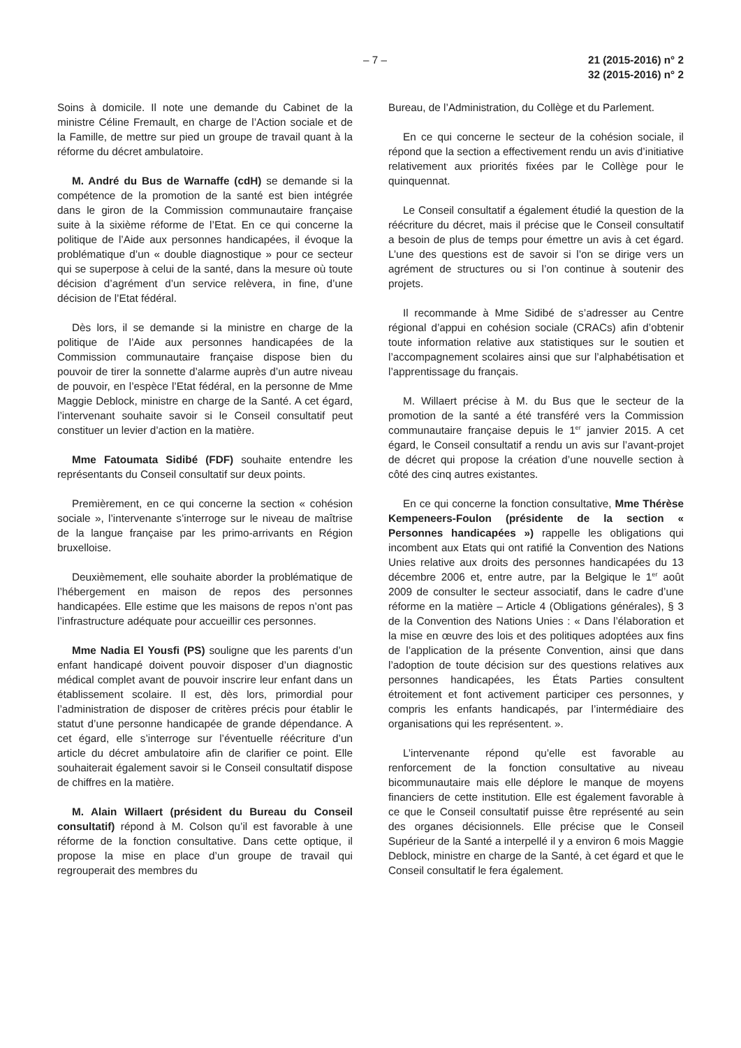– 7 – 21 (2015-2016) n° 2
32 (2015-2016) n° 2
Soins à domicile. Il note une demande du Cabinet de la ministre Céline Fremault, en charge de l’Action sociale et de la Famille, de mettre sur pied un groupe de travail quant à la réforme du décret ambulatoire.
M. André du Bus de Warnaffe (cdH) se demande si la compétence de la promotion de la santé est bien intégrée dans le giron de la Commission communautaire française suite à la sixième réforme de l’Etat. En ce qui concerne la politique de l’Aide aux personnes handicapées, il évoque la problématique d’un « double diagnostique » pour ce secteur qui se superpose à celui de la santé, dans la mesure où toute décision d’agrément d’un service relèvera, in fine, d’une décision de l’Etat fédéral.
Dès lors, il se demande si la ministre en charge de la politique de l’Aide aux personnes handicapées de la Commission communautaire française dispose bien du pouvoir de tirer la sonnette d’alarme auprès d’un autre niveau de pouvoir, en l’espèce l’Etat fédéral, en la personne de Mme Maggie Deblock, ministre en charge de la Santé. A cet égard, l’intervenant souhaite savoir si le Conseil consultatif peut constituer un levier d’action en la matière.
Mme Fatoumata Sidibé (FDF) souhaite entendre les représentants du Conseil consultatif sur deux points.
Premièrement, en ce qui concerne la section « cohésion sociale », l’intervenante s’interroge sur le niveau de maîtrise de la langue française par les primo-arrivants en Région bruxelloise.
Deuxièmement, elle souhaite aborder la problématique de l’hébergement en maison de repos des personnes handicapées. Elle estime que les maisons de repos n’ont pas l’infrastructure adéquate pour accueillir ces personnes.
Mme Nadia El Yousfi (PS) souligne que les parents d’un enfant handicapé doivent pouvoir disposer d’un diagnostic médical complet avant de pouvoir inscrire leur enfant dans un établissement scolaire. Il est, dès lors, primordial pour l’administration de disposer de critères précis pour établir le statut d’une personne handicapée de grande dépendance. A cet égard, elle s’interroge sur l’éventuelle réécriture d’un article du décret ambulatoire afin de clarifier ce point. Elle souhaiterait également savoir si le Conseil consultatif dispose de chiffres en la matière.
M. Alain Willaert (président du Bureau du Conseil consultatif) répond à M. Colson qu’il est favorable à une réforme de la fonction consultative. Dans cette optique, il propose la mise en place d’un groupe de travail qui regrouperait des membres du
Bureau, de l’Administration, du Collège et du Parlement.
En ce qui concerne le secteur de la cohésion sociale, il répond que la section a effectivement rendu un avis d’initiative relativement aux priorités fixées par le Collège pour le quinquennat.
Le Conseil consultatif a également étudié la question de la réécriture du décret, mais il précise que le Conseil consultatif a besoin de plus de temps pour émettre un avis à cet égard. L’une des questions est de savoir si l’on se dirige vers un agrément de structures ou si l’on continue à soutenir des projets.
Il recommande à Mme Sidibé de s’adresser au Centre régional d’appui en cohésion sociale (CRACs) afin d’obtenir toute information relative aux statistiques sur le soutien et l’accompagnement scolaires ainsi que sur l’alphabétisation et l’apprentissage du français.
M. Willaert précise à M. du Bus que le secteur de la promotion de la santé a été transféré vers la Commission communautaire française depuis le 1<sup>er</sup> janvier 2015. A cet égard, le Conseil consultatif a rendu un avis sur l’avant-projet de décret qui propose la création d’une nouvelle section à côté des cinq autres existantes.
En ce qui concerne la fonction consultative, Mme Thérèse Kempeneers-Foulon (présidente de la section « Personnes handicapées ») rappelle les obligations qui incombent aux Etats qui ont ratifié la Convention des Nations Unies relative aux droits des personnes handicapées du 13 décembre 2006 et, entre autre, par la Belgique le 1<sup>er</sup> août 2009 de consulter le secteur associatif, dans le cadre d’une réforme en la matière – Article 4 (Obligations générales), § 3 de la Convention des Nations Unies : « Dans l’élaboration et la mise en œuvre des lois et des politiques adoptées aux fins de l’application de la présente Convention, ainsi que dans l’adoption de toute décision sur des questions relatives aux personnes handicapées, les États Parties consultent étroitement et font activement participer ces personnes, y compris les enfants handicapés, par l’intermédiaire des organisations qui les représentent. ».
L’intervenante répond qu’elle est favorable au renforcement de la fonction consultative au niveau bicommunautaire mais elle déplore le manque de moyens financiers de cette institution. Elle est également favorable à ce que le Conseil consultatif puisse être représenté au sein des organes décisionnels. Elle précise que le Conseil Supérieur de la Santé a interpellé il y a environ 6 mois Maggie Deblock, ministre en charge de la Santé, à cet égard et que le Conseil consultatif le fera également.